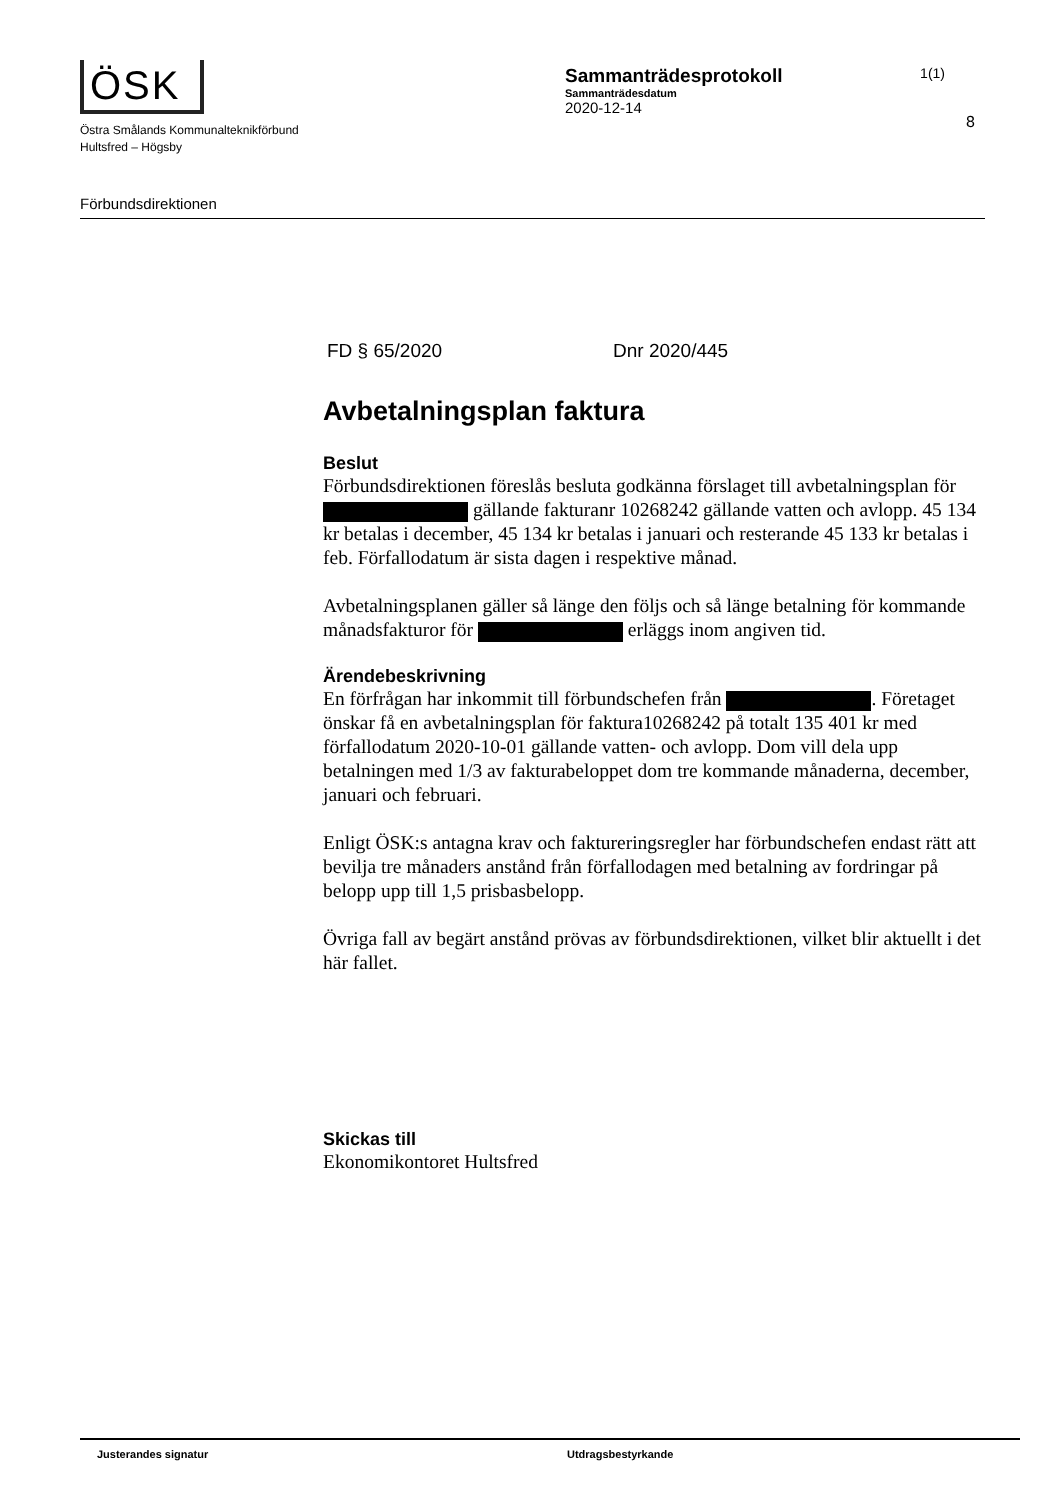ÖSK
Östra Smålands Kommunalteknikförbund
Hultsfred – Högsby
Sammanträdesprotokoll
Sammanträdesdatum
2020-12-14
1(1)
8
Förbundsdirektionen
FD § 65/2020 Dnr 2020/445
Avbetalningsplan faktura
Beslut
Förbundsdirektionen föreslås besluta godkänna förslaget till avbetalningsplan för gällande fakturanr 10268242 gällande vatten och avlopp. 45 134 kr betalas i december, 45 134 kr betalas i januari och resterande 45 133 kr betalas i feb. Förfallodatum är sista dagen i respektive månad.
Avbetalningsplanen gäller så länge den följs och så länge betalning för kommande månadsfakturor för erläggs inom angiven tid.
Ärendebeskrivning
En förfrågan har inkommit till förbundschefen från . Företaget önskar få en avbetalningsplan för faktura10268242 på totalt 135 401 kr med förfallodatum 2020-10-01 gällande vatten- och avlopp. Dom vill dela upp betalningen med 1/3 av fakturabeloppet dom tre kommande månaderna, december, januari och februari.
Enligt ÖSK:s antagna krav och faktureringsregler har förbundschefen endast rätt att bevilja tre månaders anstånd från förfallodagen med betalning av fordringar på belopp upp till 1,5 prisbasbelopp.
Övriga fall av begärt anstånd prövas av förbundsdirektionen, vilket blir aktuellt i det här fallet.
Skickas till
Ekonomikontoret Hultsfred
Justerandes signatur Utdragsbestyrkande